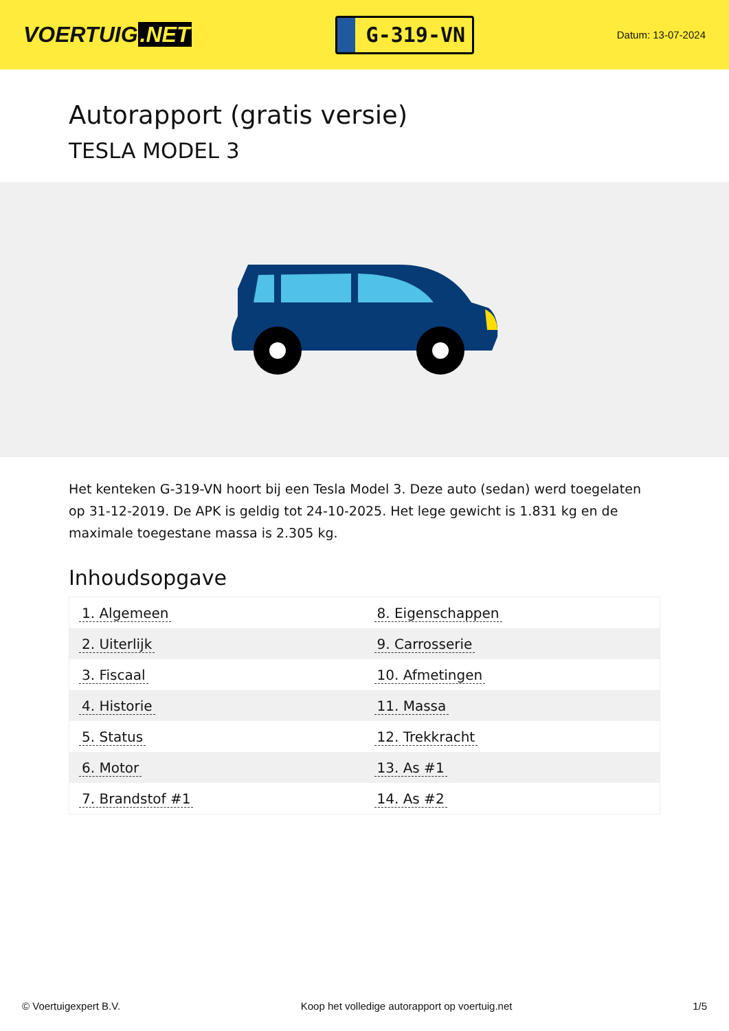VOERTUIG.NET
G-319-VN
Datum: 13-07-2024
Autorapport (gratis versie)
TESLA MODEL 3
Het kenteken G-319-VN hoort bij een Tesla Model 3. Deze auto (sedan) werd toegelaten op 31-12-2019. De APK is geldig tot 24-10-2025. Het lege gewicht is 1.831 kg en de maximale toegestane massa is 2.305 kg.
Inhoudsopgave
| 1. Algemeen | 8. Eigenschappen |
| 2. Uiterlijk | 9. Carrosserie |
| 3. Fiscaal | 10. Afmetingen |
| 4. Historie | 11. Massa |
| 5. Status | 12. Trekkracht |
| 6. Motor | 13. As #1 |
| 7. Brandstof #1 | 14. As #2 |
© Voertuigexpert B.V. Koop het volledige autorapport op voertuig.net 1/5